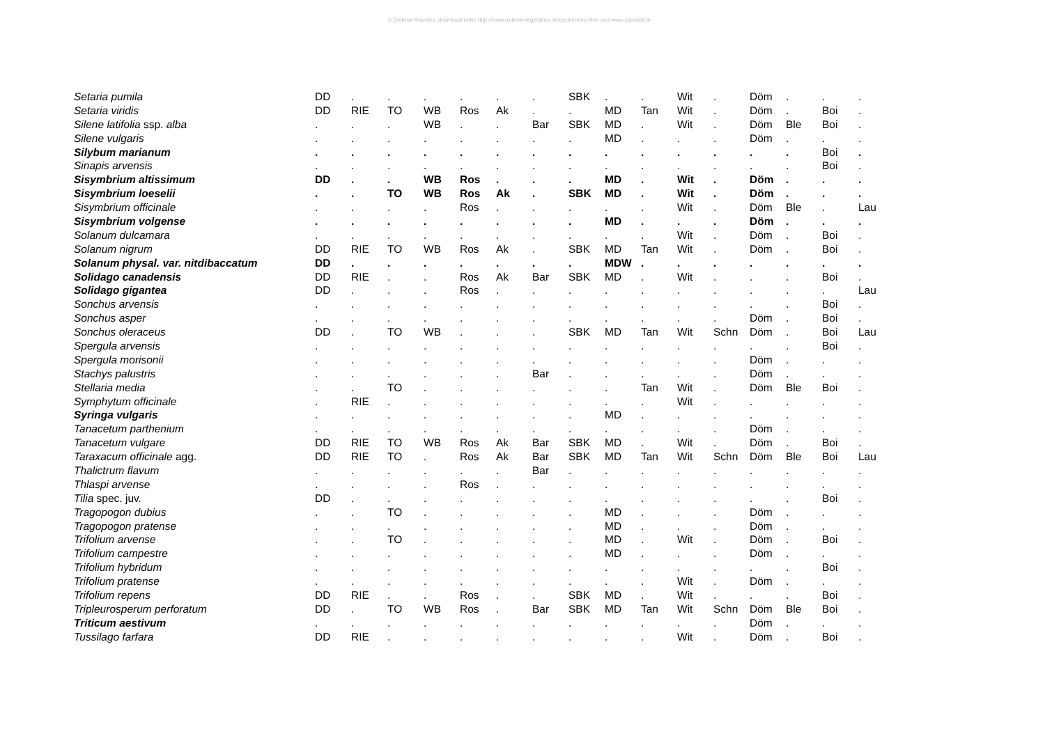© Dietmar Brandes; download unter http://www.ruderal-vegetation.de/epub/index.html und www.zobodat.at
| Setaria pumila | DD | . | . | . | . | . | . | SBK | . | . | Wit | . | Döm | . | . | . |
| Setaria viridis | DD | RIE | TO | WB | Ros | Ak | . | . | MD | Tan | Wit | . | Döm | . | Boi | . |
| Silene latifolia ssp. alba | . | . | . | WB | . | . | Bar | SBK | MD | . | Wit | . | Döm | Ble | Boi | . |
| Silene vulgaris | . | . | . | . | . | . | . | . | MD | . | . | . | Döm | . | . | . |
| Silybum marianum | . | . | . | . | . | . | . | . | . | . | . | . | . | . | Boi | . |
| Sinapis arvensis | . | . | . | . | . | . | . | . | . | . | . | . | . | . | Boi | . |
| Sisymbrium altissimum | DD | . | . | WB | Ros | . | . | . | MD | . | Wit | . | Döm | . | . | . |
| Sisymbrium loeselii | . | . | TO | WB | Ros | Ak | . | SBK | MD | . | Wit | . | Döm | . | . | . |
| Sisymbrium officinale | . | . | . | . | Ros | . | . | . | . | . | Wit | . | Döm | Ble | . | Lau |
| Sisymbrium volgense | . | . | . | . | . | . | . | . | MD | . | . | . | Döm | . | . | . |
| Solanum dulcamara | . | . | . | . | . | . | . | . | . | . | Wit | . | Döm | . | Boi | . |
| Solanum nigrum | DD | RIE | TO | WB | Ros | Ak | . | SBK | MD | Tan | Wit | . | Döm | . | Boi | . |
| Solanum physal. var. nitdibaccatum | DD | . | . | . | . | . | . | . | MDW | . | . | . | . | . | . | . |
| Solidago canadensis | DD | RIE | . | . | Ros | Ak | Bar | SBK | MD | . | Wit | . | . | . | Boi | . |
| Solidago gigantea | DD | . | . | . | Ros | . | . | . | . | . | . | . | . | . | . | Lau |
| Sonchus arvensis | . | . | . | . | . | . | . | . | . | . | . | . | . | . | Boi | . |
| Sonchus asper | . | . | . | . | . | . | . | . | . | . | . | . | Döm | . | Boi | . |
| Sonchus oleraceus | DD | . | TO | WB | . | . | . | SBK | MD | Tan | Wit | Schn | Döm | . | Boi | Lau |
| Spergula arvensis | . | . | . | . | . | . | . | . | . | . | . | . | . | . | Boi | . |
| Spergula morisonii | . | . | . | . | . | . | . | . | . | . | . | . | Döm | . | . | . |
| Stachys palustris | . | . | . | . | . | . | Bar | . | . | . | . | . | Döm | . | . | . |
| Stellaria media | . | . | TO | . | . | . | . | . | . | Tan | Wit | . | Döm | Ble | Boi | . |
| Symphytum officinale | . | RIE | . | . | . | . | . | . | . | . | Wit | . | . | . | . | . |
| Syringa vulgaris | . | . | . | . | . | . | . | . | MD | . | . | . | . | . | . | . |
| Tanacetum parthenium | . | . | . | . | . | . | . | . | . | . | . | . | Döm | . | . | . |
| Tanacetum vulgare | DD | RIE | TO | WB | Ros | Ak | Bar | SBK | MD | . | Wit | . | Döm | . | Boi | . |
| Taraxacum officinale agg. | DD | RIE | TO | . | Ros | Ak | Bar | SBK | MD | Tan | Wit | Schn | Döm | Ble | Boi | Lau |
| Thalictrum flavum | . | . | . | . | . | . | Bar | . | . | . | . | . | . | . | . | . |
| Thlaspi arvense | . | . | . | . | Ros | . | . | . | . | . | . | . | . | . | . | . |
| Tilia spec. juv. | DD | . | . | . | . | . | . | . | . | . | . | . | . | . | Boi | . |
| Tragopogon dubius | . | . | TO | . | . | . | . | . | MD | . | . | . | Döm | . | . | . |
| Tragopogon pratense | . | . | . | . | . | . | . | . | MD | . | . | . | Döm | . | . | . |
| Trifolium arvense | . | . | TO | . | . | . | . | . | MD | . | Wit | . | Döm | . | Boi | . |
| Trifolium campestre | . | . | . | . | . | . | . | . | MD | . | . | . | Döm | . | . | . |
| Trifolium hybridum | . | . | . | . | . | . | . | . | . | . | . | . | . | . | Boi | . |
| Trifolium pratense | . | . | . | . | . | . | . | . | . | . | Wit | . | Döm | . | . | . |
| Trifolium repens | DD | RIE | . | . | Ros | . | . | SBK | MD | . | Wit | . | . | . | Boi | . |
| Tripleurosperum perforatum | DD | . | TO | WB | Ros | . | Bar | SBK | MD | Tan | Wit | Schn | Döm | Ble | Boi | . |
| Triticum aestivum | . | . | . | . | . | . | . | . | . | . | . | . | Döm | . | . | . |
| Tussilago farfara | DD | RIE | . | . | . | . | . | . | . | . | Wit | . | Döm | . | Boi | . |